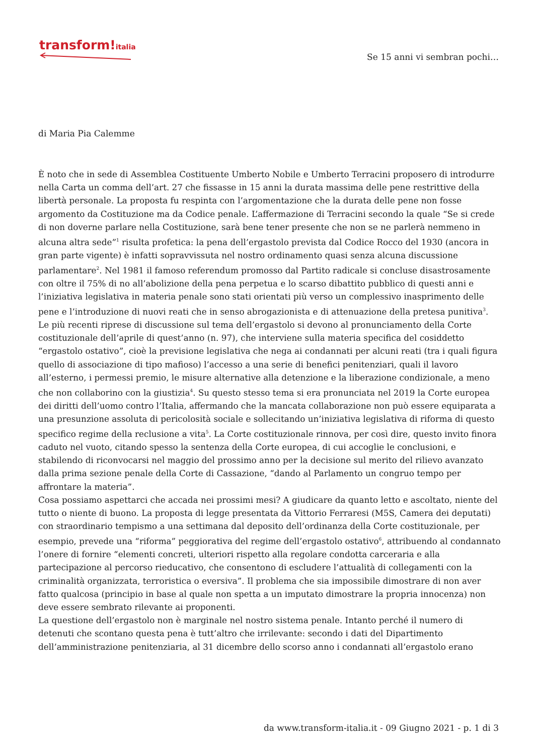transform!italia
Se 15 anni vi sembran pochi…
di Maria Pia Calemme
È noto che in sede di Assemblea Costituente Umberto Nobile e Umberto Terracini proposero di introdurre nella Carta un comma dell’art. 27 che fissasse in 15 anni la durata massima delle pene restrittive della libertà personale. La proposta fu respinta con l’argomentazione che la durata delle pene non fosse argomento da Costituzione ma da Codice penale. L’affermazione di Terracini secondo la quale “Se si crede di non doverne parlare nella Costituzione, sarà bene tener presente che non se ne parlerà nemmeno in alcuna altra sede”<sup>1</sup> risulta profetica: la pena dell’ergastolo prevista dal Codice Rocco del 1930 (ancora in gran parte vigente) è infatti sopravvissuta nel nostro ordinamento quasi senza alcuna discussione parlamentare<sup>2</sup>. Nel 1981 il famoso referendum promosso dal Partito radicale si concluse disastrosamente con oltre il 75% di no all’abolizione della pena perpetua e lo scarso dibattito pubblico di questi anni e l’iniziativa legislativa in materia penale sono stati orientati più verso un complessivo inasprimento delle pene e l’introduzione di nuovi reati che in senso abrogazionista e di attenuazione della pretesa punitiva<sup>3</sup>.
Le più recenti riprese di discussione sul tema dell’ergastolo si devono al pronunciamento della Corte costituzionale dell’aprile di quest’anno (n. 97), che interviene sulla materia specifica del cosiddetto “ergastolo ostativo”, cioè la previsione legislativa che nega ai condannati per alcuni reati (tra i quali figura quello di associazione di tipo mafioso) l’accesso a una serie di benefici penitenziari, quali il lavoro all’esterno, i permessi premio, le misure alternative alla detenzione e la liberazione condizionale, a meno che non collaborino con la giustizia<sup>4</sup>. Su questo stesso tema si era pronunciata nel 2019 la Corte europea dei diritti dell’uomo contro l’Italia, affermando che la mancata collaborazione non può essere equiparata a una presunzione assoluta di pericolosità sociale e sollecitando un’iniziativa legislativa di riforma di questo specifico regime della reclusione a vita<sup>5</sup>. La Corte costituzionale rinnova, per così dire, questo invito finora caduto nel vuoto, citando spesso la sentenza della Corte europea, di cui accoglie le conclusioni, e stabilendo di riconvocarsi nel maggio del prossimo anno per la decisione sul merito del rilievo avanzato dalla prima sezione penale della Corte di Cassazione, “dando al Parlamento un congruo tempo per affrontare la materia”.
Cosa possiamo aspettarci che accada nei prossimi mesi? A giudicare da quanto letto e ascoltato, niente del tutto o niente di buono. La proposta di legge presentata da Vittorio Ferraresi (M5S, Camera dei deputati) con straordinario tempismo a una settimana dal deposito dell’ordinanza della Corte costituzionale, per esempio, prevede una “riforma” peggiorativa del regime dell’ergastolo ostativo<sup>6</sup>, attribuendo al condannato l’onere di fornire “elementi concreti, ulteriori rispetto alla regolare condotta carceraria e alla partecipazione al percorso rieducativo, che consentono di escludere l’attualità di collegamenti con la criminalità organizzata, terroristica o eversiva”. Il problema che sia impossibile dimostrare di non aver fatto qualcosa (principio in base al quale non spetta a un imputato dimostrare la propria innocenza) non deve essere sembrato rilevante ai proponenti.
La questione dell’ergastolo non è marginale nel nostro sistema penale. Intanto perché il numero di detenuti che scontano questa pena è tutt’altro che irrilevante: secondo i dati del Dipartimento dell’amministrazione penitenziaria, al 31 dicembre dello scorso anno i condannati all’ergastolo erano
da www.transform-italia.it - 09 Giugno 2021 - p. 1 di 3